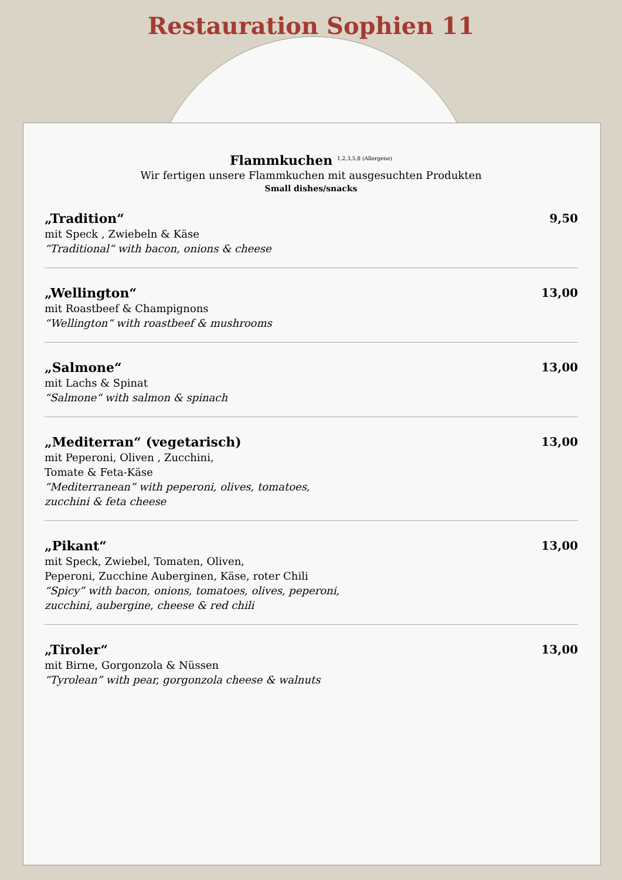Restauration Sophien 11
Flammkuchen <sup>1,2,3,5,8 (Allergene)</sup>
Wir fertigen unsere Flammkuchen mit ausgesuchten Produkten
Small dishes/snacks
„Tradition“
mit Speck , Zwiebeln & Käse
“Traditional“ with bacon, onions & cheese
9,50
„Wellington“
mit Roastbeef & Champignons
“Wellington“ with roastbeef & mushrooms
13,00
„Salmone“
mit Lachs & Spinat
“Salmone“ with salmon & spinach
13,00
„Mediterran“ (vegetarisch)
mit Peperoni, Oliven , Zucchini,
Tomate & Feta-Käse
“Mediterranean” with peperoni, olives, tomatoes, zucchini & feta cheese
13,00
„Pikant“
mit Speck, Zwiebel, Tomaten, Oliven,
Peperoni, Zucchine Auberginen, Käse, roter Chili
“Spicy” with bacon, onions, tomatoes, olives, peperoni, zucchini, aubergine, cheese & red chili
13,00
„Tiroler“
mit Birne, Gorgonzola & Nüssen
“Tyrolean” with pear, gorgonzola cheese & walnuts
13,00